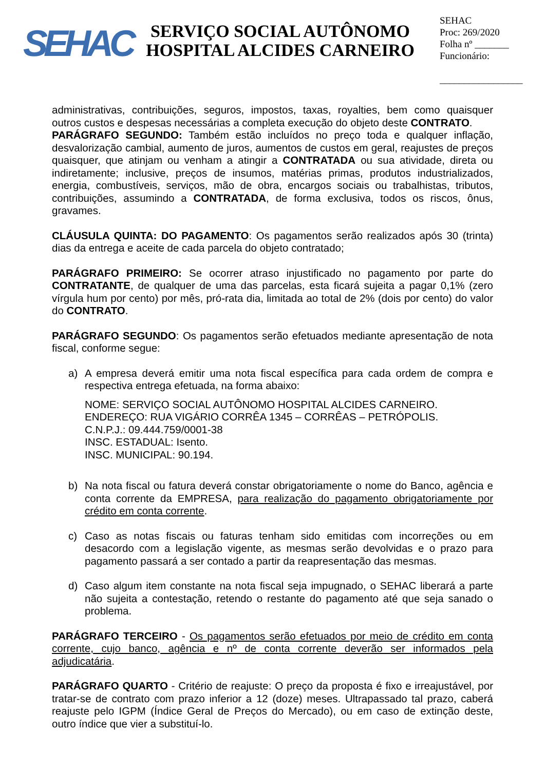SEHAC
SERVIÇO SOCIAL AUTÔNOMO
HOSPITAL ALCIDES CARNEIRO
SEHAC
Proc: 269/2020
Folha nº _______
Funcionário:
_________________
administrativas, contribuições, seguros, impostos, taxas, royalties, bem como quaisquer outros custos e despesas necessárias a completa execução do objeto deste CONTRATO.
PARÁGRAFO SEGUNDO: Também estão incluídos no preço toda e qualquer inflação, desvalorização cambial, aumento de juros, aumentos de custos em geral, reajustes de preços quaisquer, que atinjam ou venham a atingir a CONTRATADA ou sua atividade, direta ou indiretamente; inclusive, preços de insumos, matérias primas, produtos industrializados, energia, combustíveis, serviços, mão de obra, encargos sociais ou trabalhistas, tributos, contribuições, assumindo a CONTRATADA, de forma exclusiva, todos os riscos, ônus, gravames.
CLÁUSULA QUINTA: DO PAGAMENTO: Os pagamentos serão realizados após 30 (trinta) dias da entrega e aceite de cada parcela do objeto contratado;
PARÁGRAFO PRIMEIRO: Se ocorrer atraso injustificado no pagamento por parte do CONTRATANTE, de qualquer de uma das parcelas, esta ficará sujeita a pagar 0,1% (zero vírgula hum por cento) por mês, pró-rata dia, limitada ao total de 2% (dois por cento) do valor do CONTRATO.
PARÁGRAFO SEGUNDO: Os pagamentos serão efetuados mediante apresentação de nota fiscal, conforme segue:
a) A empresa deverá emitir uma nota fiscal específica para cada ordem de compra e respectiva entrega efetuada, na forma abaixo:
NOME: SERVIÇO SOCIAL AUTÔNOMO HOSPITAL ALCIDES CARNEIRO.
ENDEREÇO: RUA VIGÁRIO CORRÊA 1345 – CORRÊAS – PETRÓPOLIS.
C.N.P.J.: 09.444.759/0001-38
INSC. ESTADUAL: Isento.
INSC. MUNICIPAL: 90.194.
b) Na nota fiscal ou fatura deverá constar obrigatoriamente o nome do Banco, agência e conta corrente da EMPRESA, para realização do pagamento obrigatoriamente por crédito em conta corrente.
c) Caso as notas fiscais ou faturas tenham sido emitidas com incorreções ou em desacordo com a legislação vigente, as mesmas serão devolvidas e o prazo para pagamento passará a ser contado a partir da reapresentação das mesmas.
d) Caso algum item constante na nota fiscal seja impugnado, o SEHAC liberará a parte não sujeita a contestação, retendo o restante do pagamento até que seja sanado o problema.
PARÁGRAFO TERCEIRO - Os pagamentos serão efetuados por meio de crédito em conta corrente, cujo banco, agência e nº de conta corrente deverão ser informados pela adjudicatária.
PARÁGRAFO QUARTO - Critério de reajuste: O preço da proposta é fixo e irreajustável, por tratar-se de contrato com prazo inferior a 12 (doze) meses. Ultrapassado tal prazo, caberá reajuste pelo IGPM (Índice Geral de Preços do Mercado), ou em caso de extinção deste, outro índice que vier a substituí-lo.